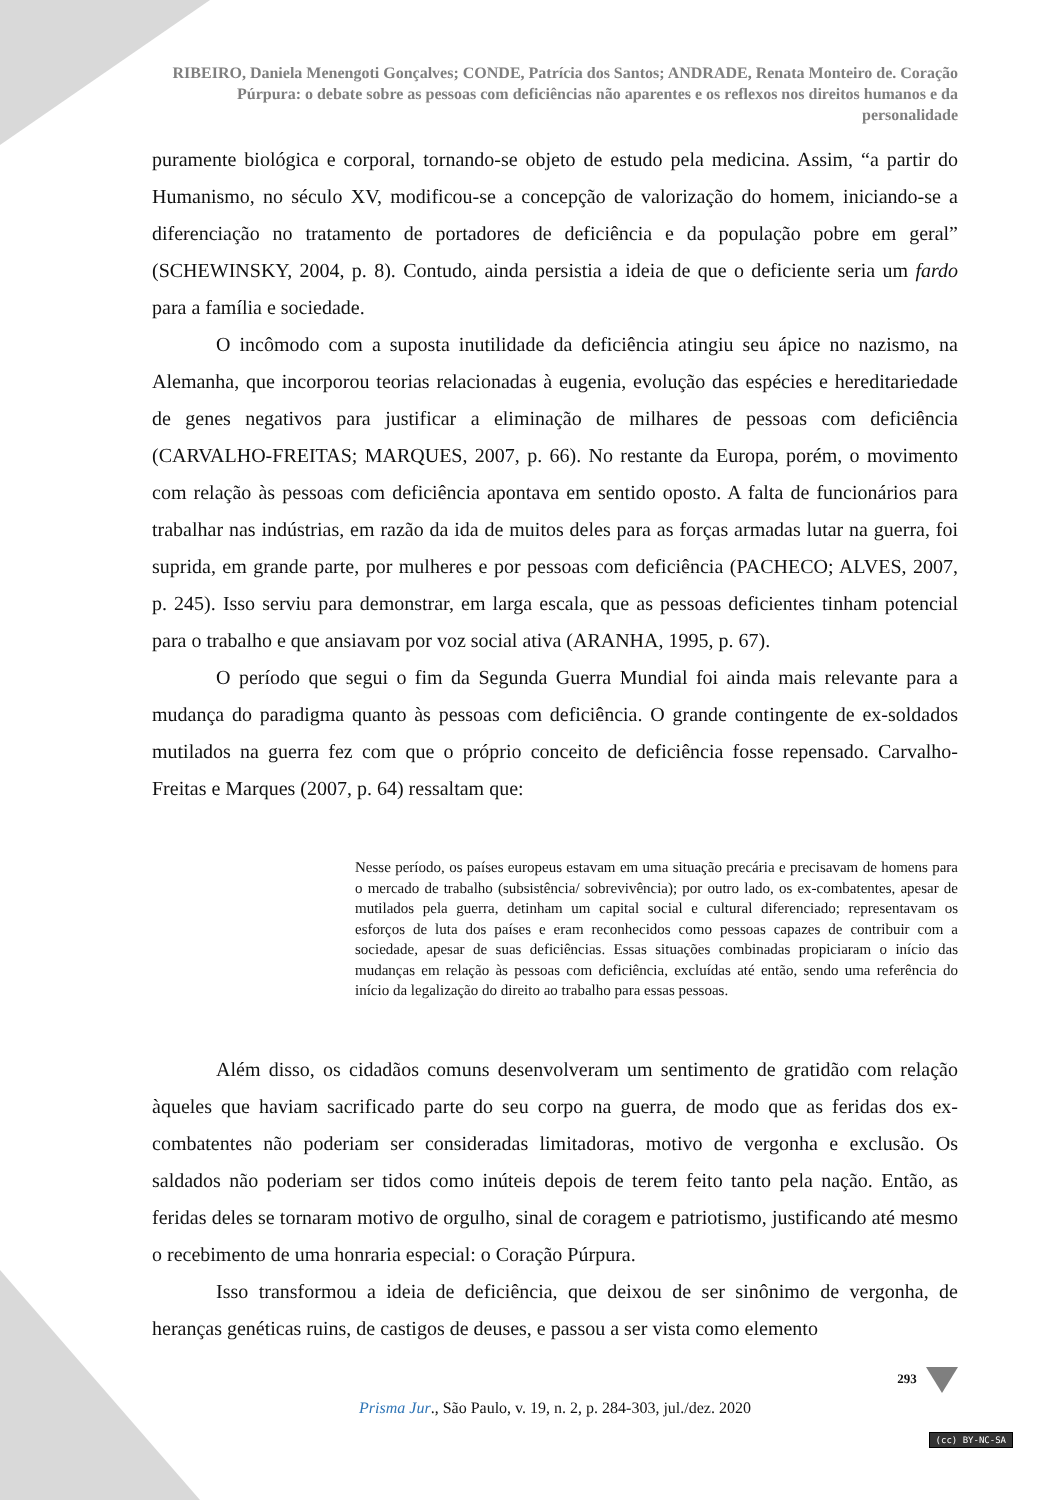RIBEIRO, Daniela Menengoti Gonçalves; CONDE, Patrícia dos Santos; ANDRADE, Renata Monteiro de. Coração Púrpura: o debate sobre as pessoas com deficiências não aparentes e os reflexos nos direitos humanos e da personalidade
puramente biológica e corporal, tornando-se objeto de estudo pela medicina. Assim, “a partir do Humanismo, no século XV, modificou-se a concepção de valorização do homem, iniciando-se a diferenciação no tratamento de portadores de deficiência e da população pobre em geral” (SCHEWINSKY, 2004, p. 8). Contudo, ainda persistia a ideia de que o deficiente seria um fardo para a família e sociedade.
O incômodo com a suposta inutilidade da deficiência atingiu seu ápice no nazismo, na Alemanha, que incorporou teorias relacionadas à eugenia, evolução das espécies e hereditariedade de genes negativos para justificar a eliminação de milhares de pessoas com deficiência (CARVALHO-FREITAS; MARQUES, 2007, p. 66). No restante da Europa, porém, o movimento com relação às pessoas com deficiência apontava em sentido oposto. A falta de funcionários para trabalhar nas indústrias, em razão da ida de muitos deles para as forças armadas lutar na guerra, foi suprida, em grande parte, por mulheres e por pessoas com deficiência (PACHECO; ALVES, 2007, p. 245). Isso serviu para demonstrar, em larga escala, que as pessoas deficientes tinham potencial para o trabalho e que ansiavam por voz social ativa (ARANHA, 1995, p. 67).
O período que segui o fim da Segunda Guerra Mundial foi ainda mais relevante para a mudança do paradigma quanto às pessoas com deficiência. O grande contingente de ex-soldados mutilados na guerra fez com que o próprio conceito de deficiência fosse repensado. Carvalho-Freitas e Marques (2007, p. 64) ressaltam que:
Nesse período, os países europeus estavam em uma situação precária e precisavam de homens para o mercado de trabalho (subsistência/ sobrevivência); por outro lado, os ex-combatentes, apesar de mutilados pela guerra, detinham um capital social e cultural diferenciado; representavam os esforços de luta dos países e eram reconhecidos como pessoas capazes de contribuir com a sociedade, apesar de suas deficiências. Essas situações combinadas propiciaram o início das mudanças em relação às pessoas com deficiência, excluídas até então, sendo uma referência do início da legalização do direito ao trabalho para essas pessoas.
Além disso, os cidadãos comuns desenvolveram um sentimento de gratidão com relação àqueles que haviam sacrificado parte do seu corpo na guerra, de modo que as feridas dos ex-combatentes não poderiam ser consideradas limitadoras, motivo de vergonha e exclusão. Os saldados não poderiam ser tidos como inúteis depois de terem feito tanto pela nação. Então, as feridas deles se tornaram motivo de orgulho, sinal de coragem e patriotismo, justificando até mesmo o recebimento de uma honraria especial: o Coração Púrpura.
Isso transformou a ideia de deficiência, que deixou de ser sinônimo de vergonha, de heranças genéticas ruins, de castigos de deuses, e passou a ser vista como elemento
293
Prisma Jur., São Paulo, v. 19, n. 2, p. 284-303, jul./dez. 2020
(cc) BY-NC-SA